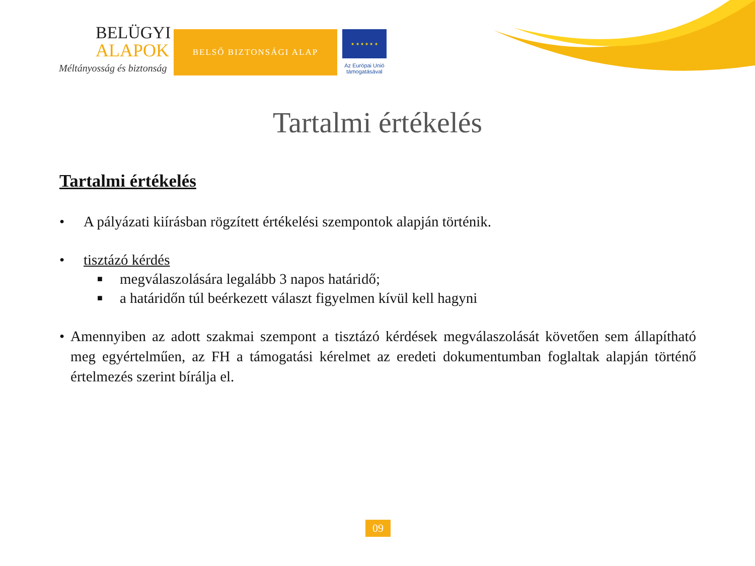BELÜGYI
ALAPOK
Méltányosság és biztonság
BELSŐ BIZTONSÁGI ALAP
★ ★ ★ ★ ★ ★
Az Európai Unió
támogatásával
Tartalmi értékelés
Tartalmi értékelés
• A pályázati kiírásban rögzített értékelési szempontok alapján történik.
• tisztázó kérdés
■
megválaszolására legalább 3 napos határidő;
■
a határidőn túl beérkezett választ figyelmen kívül kell hagyni
• Amennyiben az adott szakmai szempont a tisztázó kérdések megválaszolását követően sem állapítható meg egyértelműen, az FH a támogatási kérelmet az eredeti dokumentumban foglaltak alapján történő értelmezés szerint bírálja el.
09